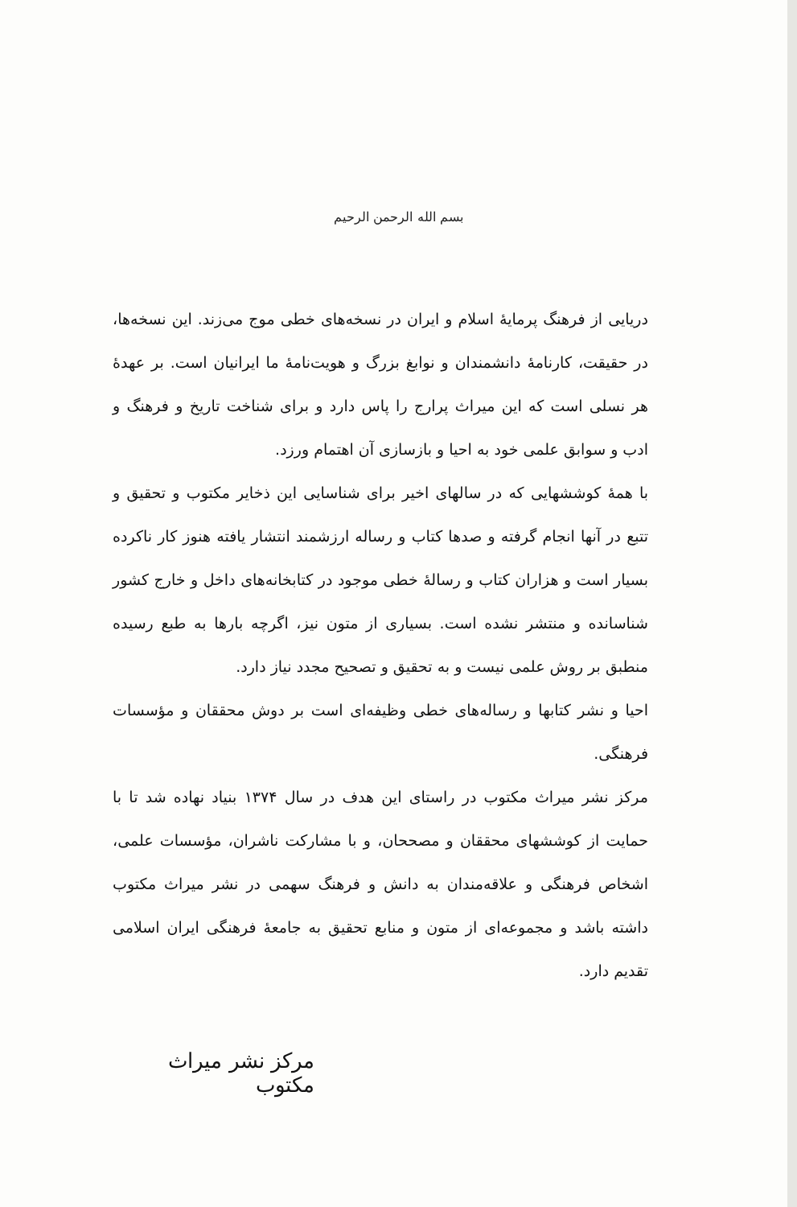بسم الله الرحمن الرحیم
دریایی از فرهنگ پرمایهٔ اسلام و ایران در نسخه‌های خطی موج می‌زند. این نسخه‌ها، در حقیقت، کارنامهٔ دانشمندان و نوابغ بزرگ و هویت‌نامهٔ ما ایرانیان است. بر عهدهٔ هر نسلی است که این میراث پرارج را پاس دارد و برای شناخت تاریخ و فرهنگ و ادب و سوابق علمی خود به احیا و بازسازی آن اهتمام ورزد.
با همهٔ کوششهایی که در سالهای اخیر برای شناسایی این ذخایر مکتوب و تحقیق و تتبع در آنها انجام گرفته و صدها کتاب و رساله ارزشمند انتشار یافته هنوز کار ناکرده بسیار است و هزاران کتاب و رسالهٔ خطی موجود در کتابخانه‌های داخل و خارج کشور شناسانده و منتشر نشده است. بسیاری از متون نیز، اگرچه بارها به طبع رسیده منطبق بر روش علمی نیست و به تحقیق و تصحیح مجدد نیاز دارد.
احیا و نشر کتابها و رساله‌های خطی وظیفه‌ای است بر دوش محققان و مؤسسات فرهنگی.
مرکز نشر میراث مکتوب در راستای این هدف در سال ۱۳۷۴ بنیاد نهاده شد تا با حمایت از کوششهای محققان و مصححان، و با مشارکت ناشران، مؤسسات علمی، اشخاص فرهنگی و علاقه‌مندان به دانش و فرهنگ سهمی در نشر میراث مکتوب داشته باشد و مجموعه‌ای از متون و منابع تحقیق به جامعهٔ فرهنگی ایران اسلامی تقدیم دارد.
مرکز نشر میراث مکتوب